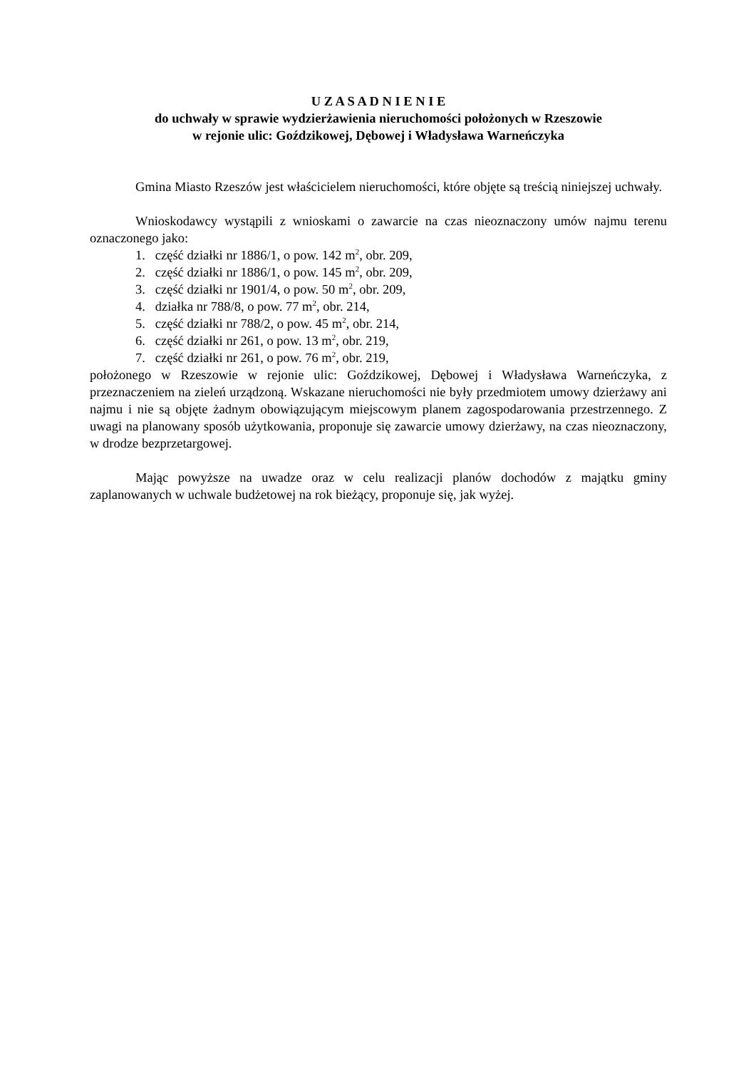U Z A S A D N I E N I E
do uchwały w sprawie wydzierżawienia nieruchomości położonych w Rzeszowie
w rejonie ulic: Goździkowej, Dębowej i Władysława Warneńczyka
Gmina Miasto Rzeszów jest właścicielem nieruchomości, które objęte są treścią niniejszej uchwały.
Wnioskodawcy wystąpili z wnioskami o zawarcie na czas nieoznaczony umów najmu terenu oznaczonego jako:
1. część działki nr 1886/1, o pow. 142 m<sup>2</sup>, obr. 209,
2. część działki nr 1886/1, o pow. 145 m<sup>2</sup>, obr. 209,
3. część działki nr 1901/4, o pow. 50 m<sup>2</sup>, obr. 209,
4. działka nr 788/8, o pow. 77 m<sup>2</sup>, obr. 214,
5. część działki nr 788/2, o pow. 45 m<sup>2</sup>, obr. 214,
6. część działki nr 261, o pow. 13 m<sup>2</sup>, obr. 219,
7. część działki nr 261, o pow. 76 m<sup>2</sup>, obr. 219,
położonego w Rzeszowie w rejonie ulic: Goździkowej, Dębowej i Władysława Warneńczyka, z przeznaczeniem na zieleń urządzoną. Wskazane nieruchomości nie były przedmiotem umowy dzierżawy ani najmu i nie są objęte żadnym obowiązującym miejscowym planem zagospodarowania przestrzennego. Z uwagi na planowany sposób użytkowania, proponuje się zawarcie umowy dzierżawy, na czas nieoznaczony, w drodze bezprzetargowej.
Mając powyższe na uwadze oraz w celu realizacji planów dochodów z majątku gminy zaplanowanych w uchwale budżetowej na rok bieżący, proponuje się, jak wyżej.